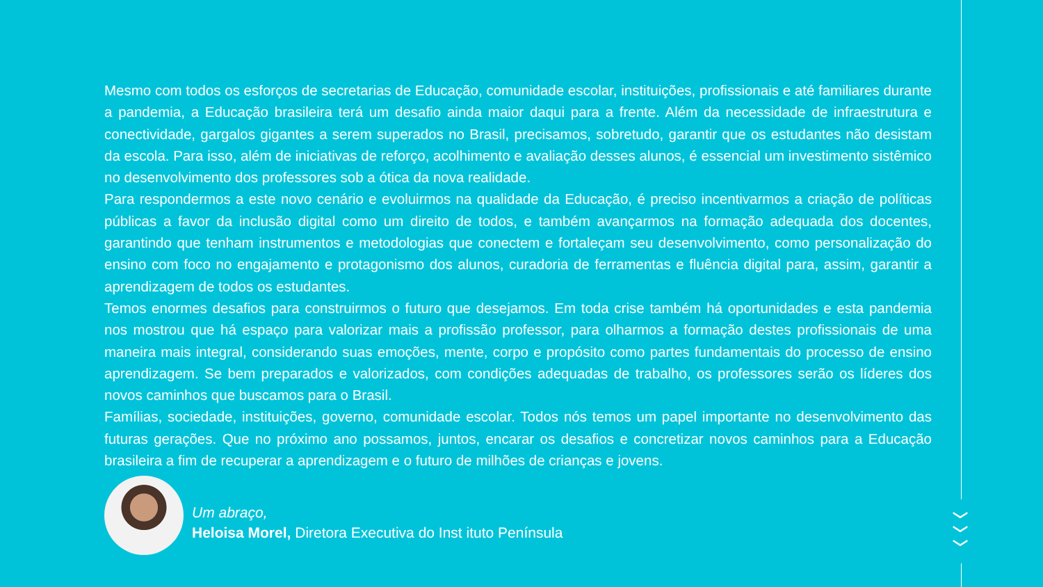Mesmo com todos os esforços de secretarias de Educação, comunidade escolar, instituições, profissionais e até familiares durante a pandemia, a Educação brasileira terá um desafio ainda maior daqui para a frente. Além da necessidade de infraestrutura e conectividade, gargalos gigantes a serem superados no Brasil, precisamos, sobretudo, garantir que os estudantes não desistam da escola. Para isso, além de iniciativas de reforço, acolhimento e avaliação desses alunos, é essencial um investimento sistêmico no desenvolvimento dos professores sob a ótica da nova realidade.
Para respondermos a este novo cenário e evoluirmos na qualidade da Educação, é preciso incentivarmos a criação de políticas públicas a favor da inclusão digital como um direito de todos, e também avançarmos na formação adequada dos docentes, garantindo que tenham instrumentos e metodologias que conectem e fortaleçam seu desenvolvimento, como personalização do ensino com foco no engajamento e protagonismo dos alunos, curadoria de ferramentas e fluência digital para, assim, garantir a aprendizagem de todos os estudantes.
Temos enormes desafios para construirmos o futuro que desejamos. Em toda crise também há oportunidades e esta pandemia nos mostrou que há espaço para valorizar mais a profissão professor, para olharmos a formação destes profissionais de uma maneira mais integral, considerando suas emoções, mente, corpo e propósito como partes fundamentais do processo de ensino aprendizagem. Se bem preparados e valorizados, com condições adequadas de trabalho, os professores serão os líderes dos novos caminhos que buscamos para o Brasil.
Famílias, sociedade, instituições, governo, comunidade escolar. Todos nós temos um papel importante no desenvolvimento das futuras gerações. Que no próximo ano possamos, juntos, encarar os desafios e concretizar novos caminhos para a Educação brasileira a fim de recuperar a aprendizagem e o futuro de milhões de crianças e jovens.
Um abraço,
Heloisa Morel, Diretora Executiva do Inst ituto Península
﹀
﹀
﹀